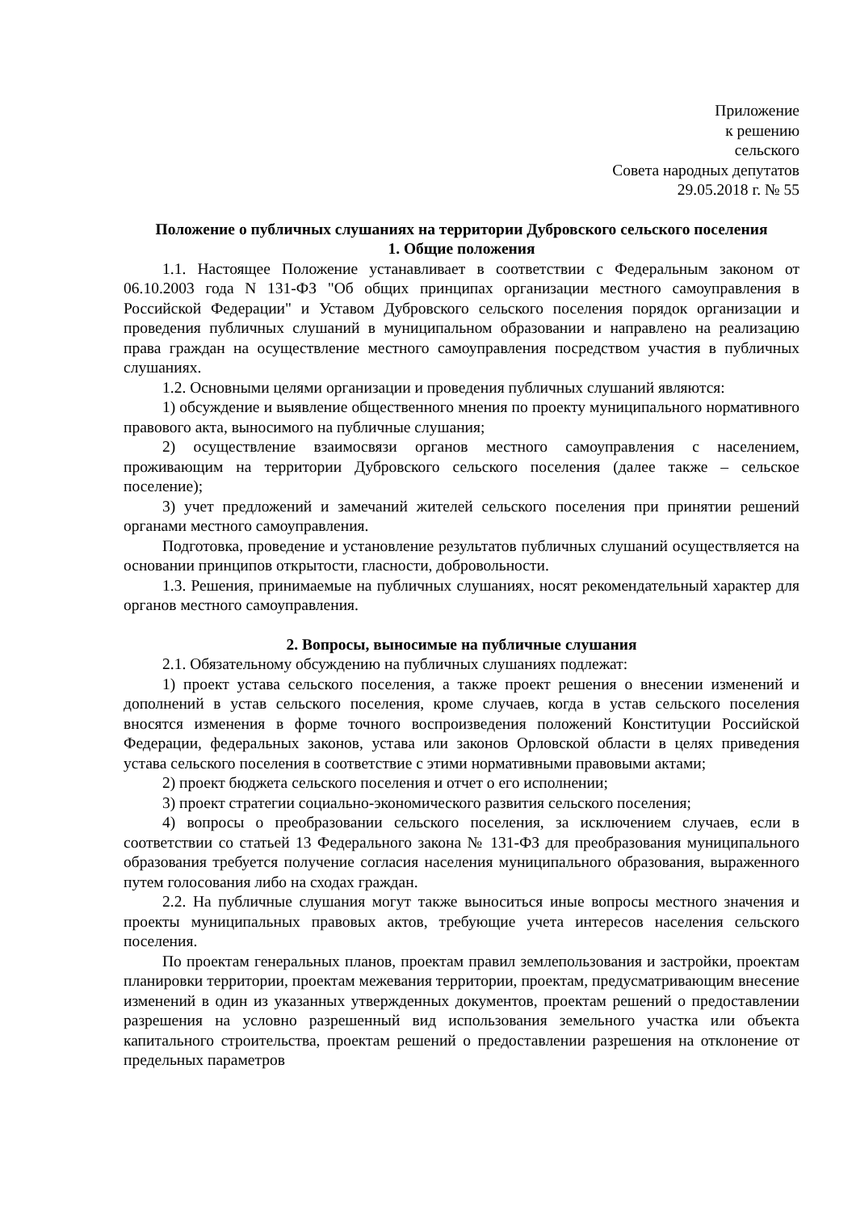Приложение
к решению
сельского
Совета народных депутатов
29.05.2018 г. № 55
Положение о публичных слушаниях на территории Дубровского сельского поселения
1. Общие положения
1.1. Настоящее Положение устанавливает в соответствии с Федеральным законом от 06.10.2003 года N 131-ФЗ "Об общих принципах организации местного самоуправления в Российской Федерации" и Уставом Дубровского сельского поселения порядок организации и проведения публичных слушаний в муниципальном образовании и направлено на реализацию права граждан на осуществление местного самоуправления посредством участия в публичных слушаниях.
1.2. Основными целями организации и проведения публичных слушаний являются:
1) обсуждение и выявление общественного мнения по проекту муниципального нормативного правового акта, выносимого на публичные слушания;
2) осуществление взаимосвязи органов местного самоуправления с населением, проживающим на территории Дубровского сельского поселения (далее также – сельское поселение);
3) учет предложений и замечаний жителей сельского поселения при принятии решений органами местного самоуправления.
Подготовка, проведение и установление результатов публичных слушаний осуществляется на основании принципов открытости, гласности, добровольности.
1.3. Решения, принимаемые на публичных слушаниях, носят рекомендательный характер для органов местного самоуправления.
2. Вопросы, выносимые на публичные слушания
2.1. Обязательному обсуждению на публичных слушаниях подлежат:
1) проект устава сельского поселения, а также проект решения о внесении изменений и дополнений в устав сельского поселения, кроме случаев, когда в устав сельского поселения вносятся изменения в форме точного воспроизведения положений Конституции Российской Федерации, федеральных законов, устава или законов Орловской области в целях приведения устава сельского поселения в соответствие с этими нормативными правовыми актами;
2) проект бюджета сельского поселения и отчет о его исполнении;
3) проект стратегии социально-экономического развития сельского поселения;
4) вопросы о преобразовании сельского поселения, за исключением случаев, если в соответствии со статьей 13 Федерального закона № 131-ФЗ для преобразования муниципального образования требуется получение согласия населения муниципального образования, выраженного путем голосования либо на сходах граждан.
2.2. На публичные слушания могут также выноситься иные вопросы местного значения и проекты муниципальных правовых актов, требующие учета интересов населения сельского поселения.
По проектам генеральных планов, проектам правил землепользования и застройки, проектам планировки территории, проектам межевания территории, проектам, предусматривающим внесение изменений в один из указанных утвержденных документов, проектам решений о предоставлении разрешения на условно разрешенный вид использования земельного участка или объекта капитального строительства, проектам решений о предоставлении разрешения на отклонение от предельных параметров